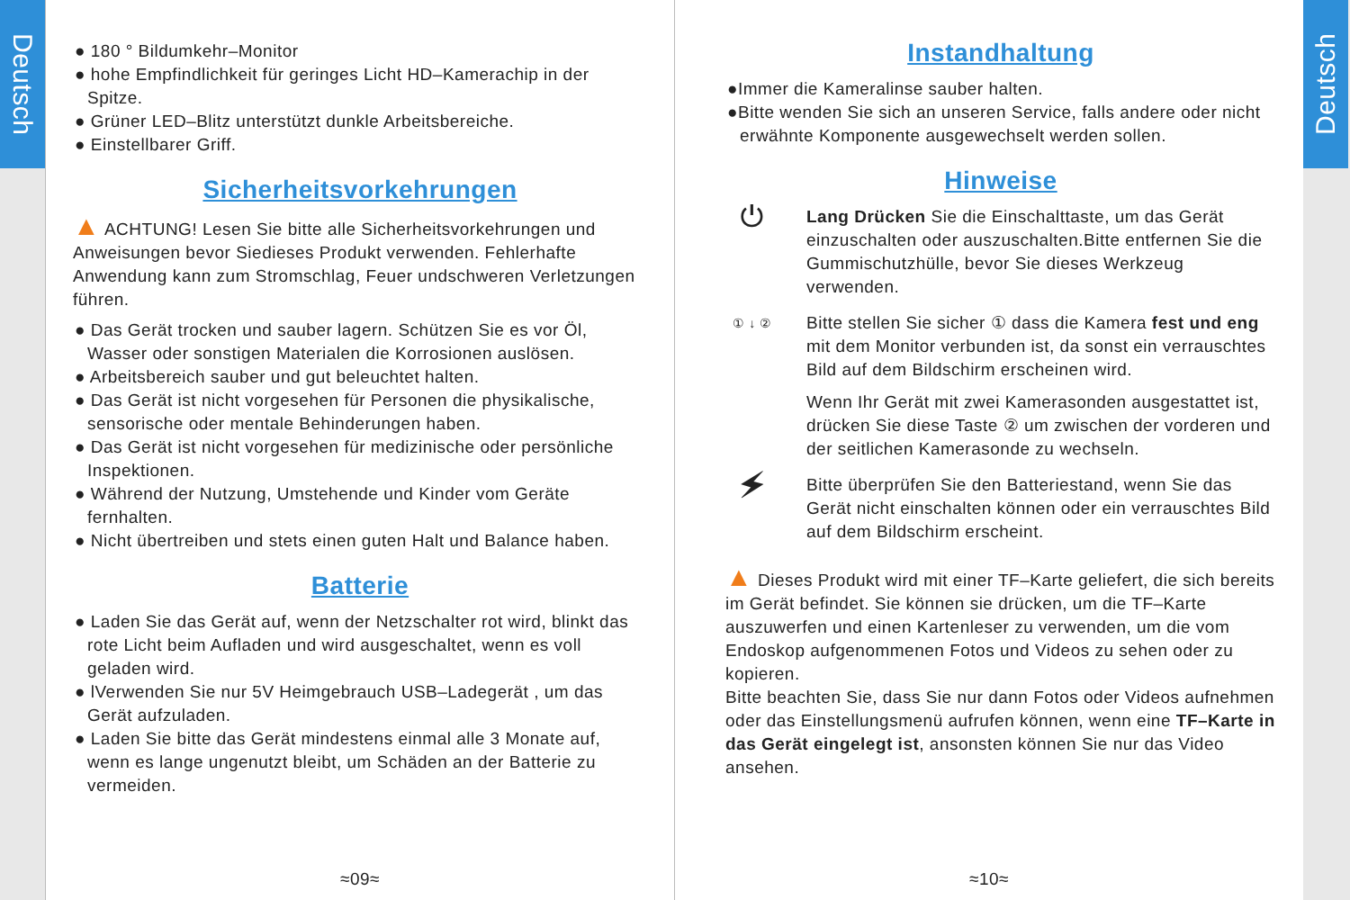Deutsch
● 180 ° Bildumkehr–Monitor
● hohe Empfindlichkeit für geringes Licht HD–Kamerachip in der Spitze.
● Grüner LED–Blitz unterstützt dunkle Arbeitsbereiche.
● Einstellbarer Griff.
Sicherheitsvorkehrungen
▲ ACHTUNG! Lesen Sie bitte alle Sicherheitsvorkehrungen und Anweisungen bevor Siedieses Produkt verwenden. Fehlerhafte Anwendung kann zum Stromschlag, Feuer undschweren Verletzungen führen.
● Das Gerät trocken und sauber lagern. Schützen Sie es vor Öl, Wasser oder sonstigen Materialen die Korrosionen auslösen.
● Arbeitsbereich sauber und gut beleuchtet halten.
● Das Gerät ist nicht vorgesehen für Personen die physikalische, sensorische oder mentale Behinderungen haben.
● Das Gerät ist nicht vorgesehen für medizinische oder persönliche Inspektionen.
● Während der Nutzung, Umstehende und Kinder vom Geräte fernhalten.
● Nicht übertreiben und stets einen guten Halt und Balance haben.
Batterie
● Laden Sie das Gerät auf, wenn der Netzschalter rot wird, blinkt das rote Licht beim Aufladen und wird ausgeschaltet, wenn es voll geladen wird.
● lVerwenden Sie nur 5V Heimgebrauch USB–Ladegerät , um das Gerät aufzuladen.
● Laden Sie bitte das Gerät mindestens einmal alle 3 Monate auf, wenn es lange ungenutzt bleibt, um Schäden an der Batterie zu vermeiden.
≈09≈
Instandhaltung
●Immer die Kameralinse sauber halten.
●Bitte wenden Sie sich an unseren Service, falls andere oder nicht erwähnte Komponente ausgewechselt werden sollen.
Hinweise
⏻
Lang Drücken Sie die Einschalttaste, um das Gerät einzuschalten oder auszuschalten.Bitte entfernen Sie die Gummischutzhülle, bevor Sie dieses Werkzeug verwenden.
① ↓ ②
Bitte stellen Sie sicher ① dass die Kamera fest und eng mit dem Monitor verbunden ist, da sonst ein verrauschtes Bild auf dem Bildschirm erscheinen wird.
Wenn Ihr Gerät mit zwei Kamerasonden ausgestattet ist, drücken Sie diese Taste ② um zwischen der vorderen und der seitlichen Kamerasonde zu wechseln.
🗲
Bitte überprüfen Sie den Batteriestand, wenn Sie das Gerät nicht einschalten können oder ein verrauschtes Bild auf dem Bildschirm erscheint.
▲ Dieses Produkt wird mit einer TF–Karte geliefert, die sich bereits im Gerät befindet. Sie können sie drücken, um die TF–Karte auszuwerfen und einen Kartenleser zu verwenden, um die vom Endoskop aufgenommenen Fotos und Videos zu sehen oder zu kopieren.
Bitte beachten Sie, dass Sie nur dann Fotos oder Videos aufnehmen oder das Einstellungsmenü aufrufen können, wenn eine TF–Karte in das Gerät eingelegt ist, ansonsten können Sie nur das Video ansehen.
≈10≈
Deutsch